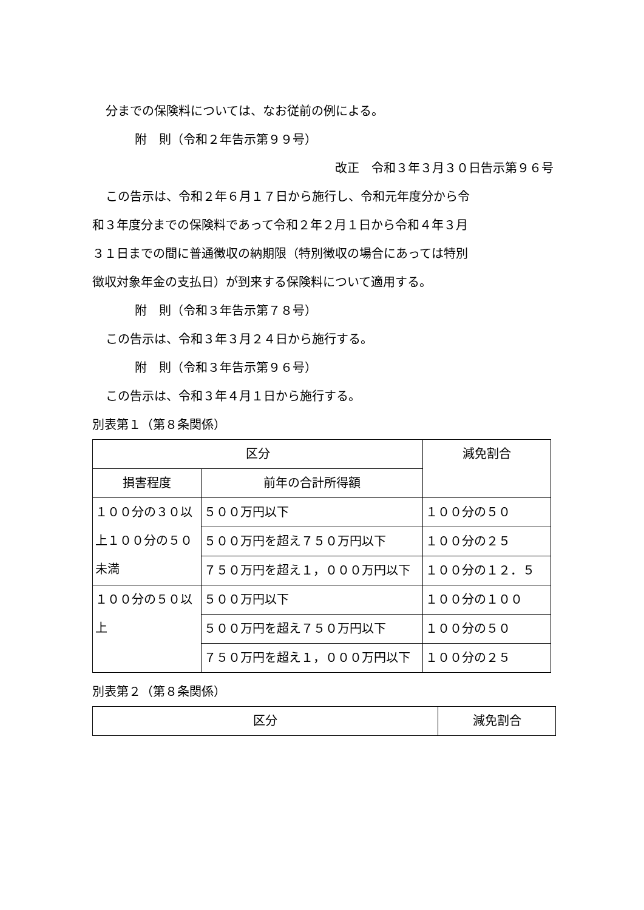分までの保険料については、なお従前の例による。
附　則（令和２年告示第９９号）
改正　令和３年３月３０日告示第９６号
この告示は、令和２年６月１７日から施行し、令和元年度分から令
和３年度分までの保険料であって令和２年２月１日から令和４年３月
３１日までの間に普通徴収の納期限（特別徴収の場合にあっては特別
徴収対象年金の支払日）が到来する保険料について適用する。
附　則（令和３年告示第７８号）
この告示は、令和３年３月２４日から施行する。
附　則（令和３年告示第９６号）
この告示は、令和３年４月１日から施行する。
別表第１（第８条関係）
| 区分 | | 減免割合 |
| 損害程度 | 前年の合計所得額 | |
| １００分の３０以上１００分の５０未満 | ５００万円以下 | １００分の５０ |
| | ５００万円を超え７５０万円以下 | １００分の２５ |
| | ７５０万円を超え１，０００万円以下 | １００分の１２．５ |
| １００分の５０以上 | ５００万円以下 | １００分の１００ |
| | ５００万円を超え７５０万円以下 | １００分の５０ |
| | ７５０万円を超え１，０００万円以下 | １００分の２５ |
別表第２（第８条関係）
| 区分 | 減免割合 |